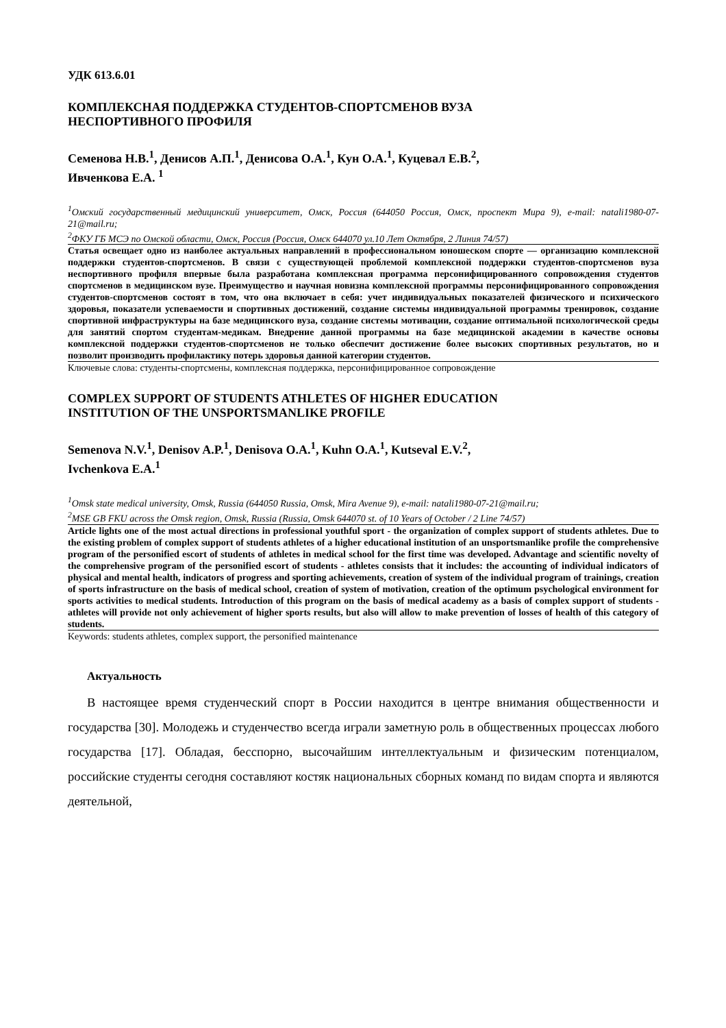УДК 613.6.01
КОМПЛЕКСНАЯ ПОДДЕРЖКА СТУДЕНТОВ-СПОРТСМЕНОВ ВУЗА
НЕСПОРТИВНОГО ПРОФИЛЯ
Семенова Н.В.<sup>1</sup>, Денисов А.П.<sup>1</sup>, Денисова О.А.<sup>1</sup>, Кун О.А.<sup>1</sup>, Куцевал Е.В.<sup>2</sup>,
Ивченкова Е.А. <sup>1</sup>
<sup>1</sup> Омский государственный медицинский университет, Омск, Россия (644050 Россия, Омск, проспект Мира 9), e-mail: natali1980-07-21@mail.ru;
<sup>2</sup> ФКУ ГБ МСЭ по Омской области, Омск, Россия (Россия, Омск 644070 ул.10 Лет Октября, 2 Линия 74/57)
Статья освещает одно из наиболее актуальных направлений в профессиональном юношеском спорте — организацию комплексной поддержки студентов-спортсменов. В связи с существующей проблемой комплексной поддержки студентов-спортсменов вуза неспортивного профиля впервые была разработана комплексная программа персонифицированного сопровождения студентов спортсменов в медицинском вузе. Преимущество и научная новизна комплексной программы персонифицированного сопровождения студентов-спортсменов состоят в том, что она включает в себя: учет индивидуальных показателей физического и психического здоровья, показатели успеваемости и спортивных достижений, создание системы индивидуальной программы тренировок, создание спортивной инфраструктуры на базе медицинского вуза, создание системы мотивации, создание оптимальной психологической среды для занятий спортом студентам-медикам. Внедрение данной программы на базе медицинской академии в качестве основы комплексной поддержки студентов-спортсменов не только обеспечит достижение более высоких спортивных результатов, но и позволит производить профилактику потерь здоровья данной категории студентов.
Ключевые слова: студенты-спортсмены, комплексная поддержка, персонифицированное сопровождение
COMPLEX SUPPORT OF STUDENTS ATHLETES OF HIGHER EDUCATION
INSTITUTION OF THE UNSPORTSMANLIKE PROFILE
Semenova N.V.<sup>1</sup>, Denisov A.P.<sup>1</sup>, Denisova O.A.<sup>1</sup>, Kuhn O.A.<sup>1</sup>, Kutseval E.V.<sup>2</sup>,
Ivchenkova E.A.<sup>1</sup>
<sup>1</sup> Omsk state medical university, Omsk, Russia (644050 Russia, Omsk, Mira Avenue 9), e-mail: natali1980-07-21@mail.ru;
<sup>2</sup> MSE GB FKU across the Omsk region, Omsk, Russia (Russia, Omsk 644070 st. of 10 Years of October / 2 Line 74/57)
Article lights one of the most actual directions in professional youthful sport - the organization of complex support of students athletes. Due to the existing problem of complex support of students athletes of a higher educational institution of an unsportsmanlike profile the comprehensive program of the personified escort of students of athletes in medical school for the first time was developed. Advantage and scientific novelty of the comprehensive program of the personified escort of students - athletes consists that it includes: the accounting of individual indicators of physical and mental health, indicators of progress and sporting achievements, creation of system of the individual program of trainings, creation of sports infrastructure on the basis of medical school, creation of system of motivation, creation of the optimum psychological environment for sports activities to medical students. Introduction of this program on the basis of medical academy as a basis of complex support of students - athletes will provide not only achievement of higher sports results, but also will allow to make prevention of losses of health of this category of students.
Keywords: students athletes, complex support, the personified maintenance
Актуальность
В настоящее время студенческий спорт в России находится в центре внимания общественности и государства [30]. Молодежь и студенчество всегда играли заметную роль в общественных процессах любого государства [17]. Обладая, бесспорно, высочайшим интеллектуальным и физическим потенциалом, российские студенты сегодня составляют костяк национальных сборных команд по видам спорта и являются деятельной,